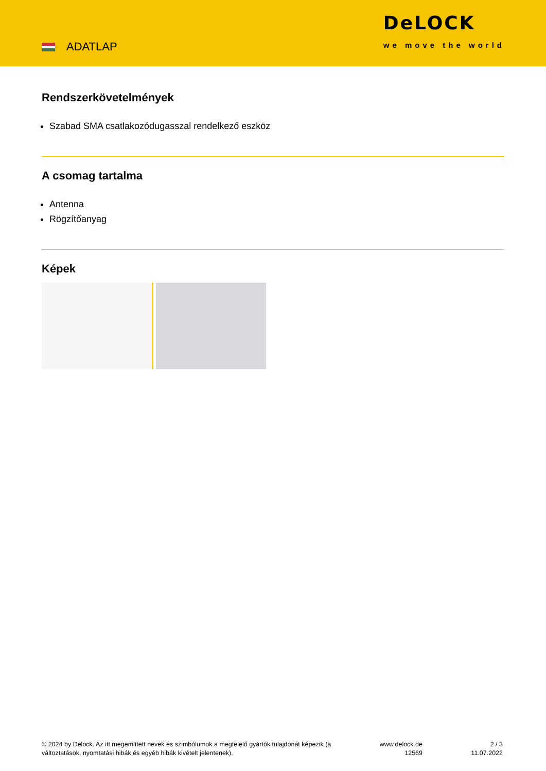ADATLAP
DeLOCK
we move the world
Rendszerkövetelmények
Szabad SMA csatlakozódugasszal rendelkező eszköz
A csomag tartalma
Antenna
Rögzítőanyag
Képek
© 2024 by Delock. Az itt megemlített nevek és szimbólumok a megfelelő gyártók tulajdonát képezik (a változtatások, nyomtatási hibák és egyéb hibák kivételt jelentenek).
www.delock.de
12569
2 / 3
11.07.2022